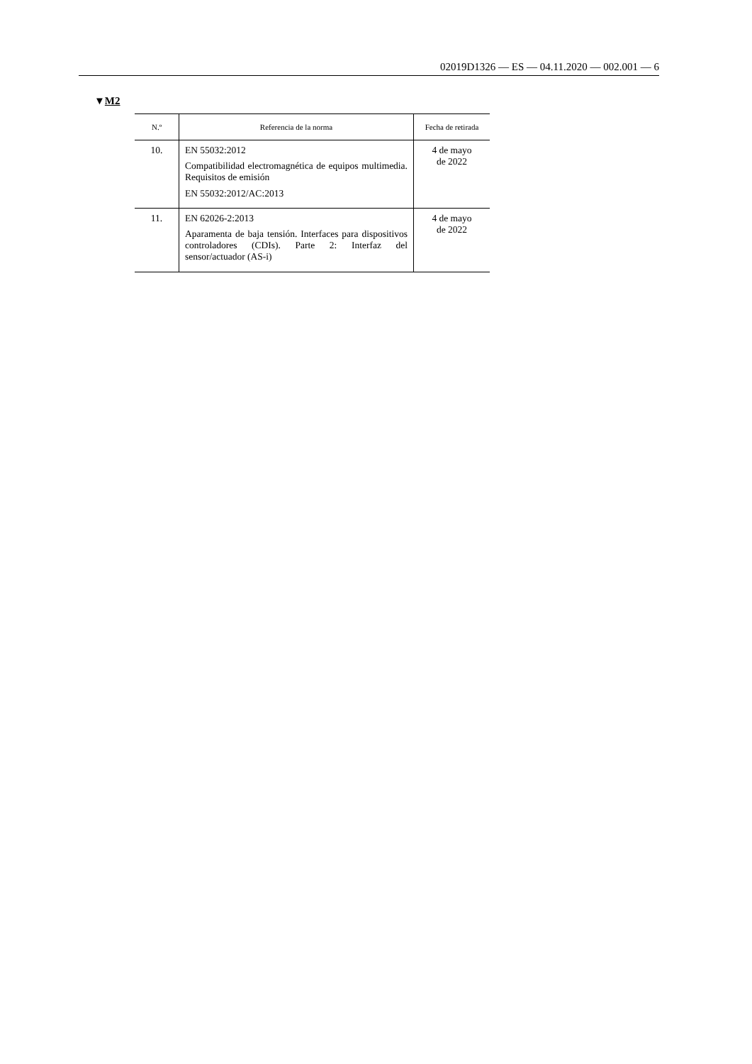02019D1326 — ES — 04.11.2020 — 002.001 — 6
▼M2
| N.º | Referencia de la norma | Fecha de retirada |
| --- | --- | --- |
| 10. | EN 55032:2012 Compatibilidad electromagnética de equipos multimedia. Requisitos de emisión EN 55032:2012/AC:2013 | 4 de mayo de 2022 |
| 11. | EN 62026-2:2013 Aparamenta de baja tensión. Interfaces para dispositivos controladores (CDIs). Parte 2: Interfaz del sensor/actuador (AS-i) | 4 de mayo de 2022 |